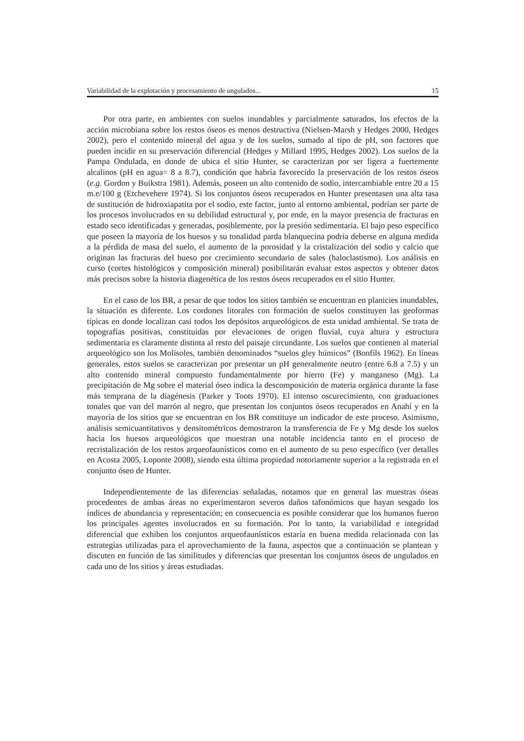Variabilidad de la explotación y procesamiento de ungulados... 15
Por otra parte, en ambientes con suelos inundables y parcialmente saturados, los efectos de la acción microbiana sobre los restos óseos es menos destructiva (Nielsen-Marsh y Hedges 2000, Hedges 2002), pero el contenido mineral del agua y de los suelos, sumado al tipo de pH, son factores que pueden incidir en su preservación diferencial (Hedges y Millard 1995, Hedges 2002). Los suelos de la Pampa Ondulada, en donde de ubica el sitio Hunter, se caracterizan por ser ligera a fuertemente alcalinos (pH en agua= 8 a 8.7), condición que habría favorecido la preservación de los restos óseos (e.g. Gordon y Buikstra 1981). Además, poseen un alto contenido de sodio, intercambiable entre 20 a 15 m.e/100 g (Etchevehere 1974). Si los conjuntos óseos recuperados en Hunter presentasen una alta tasa de sustitución de hidroxiapatita por el sodio, este factor, junto al entorno ambiental, podrían ser parte de los procesos involucrados en su debilidad estructural y, por ende, en la mayor presencia de fracturas en estado seco identificadas y generadas, posiblemente, por la presión sedimentaria. El bajo peso específico que poseen la mayoría de los huesos y su tonalidad parda blanquecina podría deberse en alguna medida a la pérdida de masa del suelo, el aumento de la porosidad y la cristalización del sodio y calcio que originan las fracturas del hueso por crecimiento secundario de sales (haloclastismo). Los análisis en curso (cortes histológicos y composición mineral) posibilitarán evaluar estos aspectos y obtener datos más precisos sobre la historia diagenética de los restos óseos recuperados en el sitio Hunter.
En el caso de los BR, a pesar de que todos los sitios también se encuentran en planicies inundables, la situación es diferente. Los cordones litorales con formación de suelos constituyen las geoformas típicas en donde localizan casi todos los depósitos arqueológicos de esta unidad ambiental. Se trata de topografías positivas, constituidas por elevaciones de origen fluvial, cuya altura y estructura sedimentaria es claramente distinta al resto del paisaje circundante. Los suelos que contienen al material arqueológico son los Molisoles, también denominados “suelos gley húmicos” (Bonfils 1962). En líneas generales, estos suelos se caracterizan por presentar un pH generalmente neutro (entre 6.8 a 7.5) y un alto contenido mineral compuesto fundamentalmente por hierro (Fe) y manganeso (Mg). La precipitación de Mg sobre el material óseo indica la descomposición de materia orgánica durante la fase más temprana de la diagénesis (Parker y Toots 1970). El intenso oscurecimiento, con graduaciones tonales que van del marrón al negro, que presentan los conjuntos óseos recuperados en Anahí y en la mayoría de los sitios que se encuentran en los BR constituye un indicador de este proceso. Asimismo, análisis semicuantitativos y densitométricos demostraron la transferencia de Fe y Mg desde los suelos hacia los huesos arqueológicos que muestran una notable incidencia tanto en el proceso de recristalización de los restos arqueofaunísticos como en el aumento de su peso específico (ver detalles en Acosta 2005, Loponte 2008), siendo esta última propiedad notoriamente superior a la registrada en el conjunto óseo de Hunter.
Independientemente de las diferencias señaladas, notamos que en general las muestras óseas procedentes de ambas áreas no experimentaron severos daños tafonómicos que hayan sesgado los índices de abundancia y representación; en consecuencia es posible considerar que los humanos fueron los principales agentes involucrados en su formación. Por lo tanto, la variabilidad e integridad diferencial que exhiben los conjuntos arqueofaunísticos estaría en buena medida relacionada con las estrategias utilizadas para el aprovechamiento de la fauna, aspectos que a continuación se plantean y discuten en función de las similitudes y diferencias que presentan los conjuntos óseos de ungulados en cada uno de los sitios y áreas estudiadas.